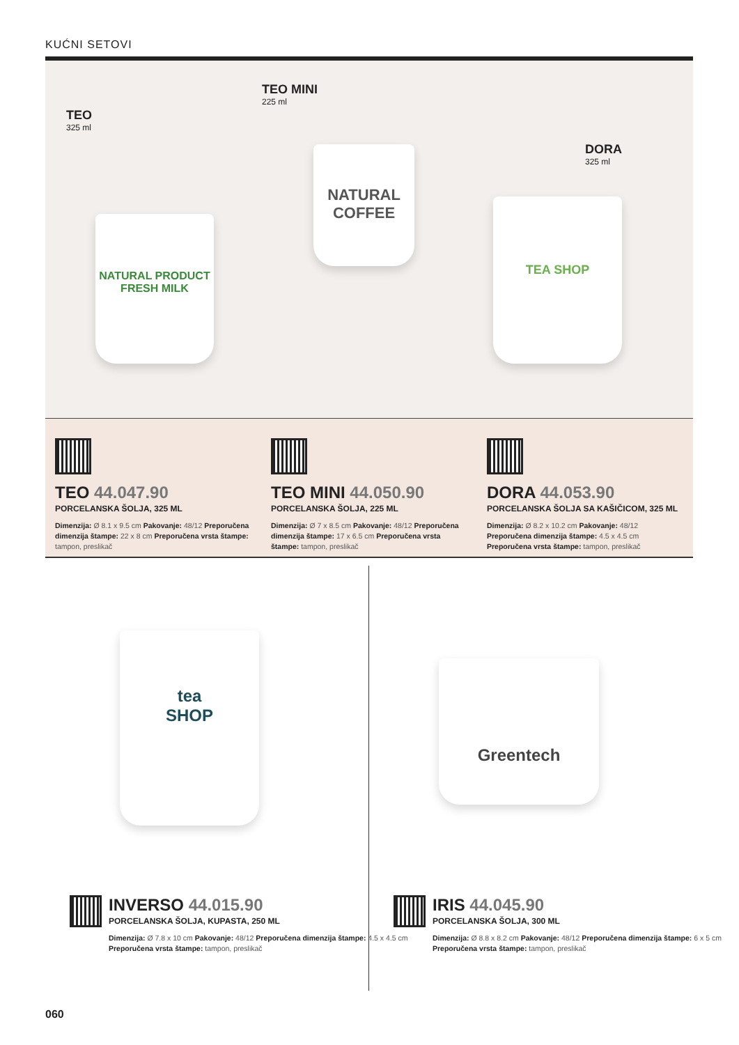KUĆNI SETOVI
TEO
325 ml
TEO MINI
225 ml
DORA
325 ml
NATURAL PRODUCT
FRESH MILK
NATURAL
COFFEE
TEA SHOP
TEO 44.047.90
PORCELANSKA ŠOLJA, 325 ML
Dimenzija: Ø 8.1 x 9.5 cm Pakovanje: 48/12 Preporučena dimenzija štampe: 22 x 8 cm Preporučena vrsta štampe: tampon, preslikač
TEO MINI 44.050.90
PORCELANSKA ŠOLJA, 225 ML
Dimenzija: Ø 7 x 8.5 cm Pakovanje: 48/12 Preporučena dimenzija štampe: 17 x 6.5 cm Preporučena vrsta štampe: tampon, preslikač
DORA 44.053.90
PORCELANSKA ŠOLJA SA KAŠIČICOM, 325 ML
Dimenzija: Ø 8.2 x 10.2 cm Pakovanje: 48/12 Preporučena dimenzija štampe: 4.5 x 4.5 cm Preporučena vrsta štampe: tampon, preslikač
tea
SHOP
Greentech
INVERSO 44.015.90
PORCELANSKA ŠOLJA, KUPASTA, 250 ML
Dimenzija: Ø 7.8 x 10 cm Pakovanje: 48/12 Preporučena dimenzija štampe: 4.5 x 4.5 cm
Preporučena vrsta štampe: tampon, preslikač
IRIS 44.045.90
PORCELANSKA ŠOLJA, 300 ML
Dimenzija: Ø 8.8 x 8.2 cm Pakovanje: 48/12 Preporučena dimenzija štampe: 6 x 5 cm
Preporučena vrsta štampe: tampon, preslikač
060